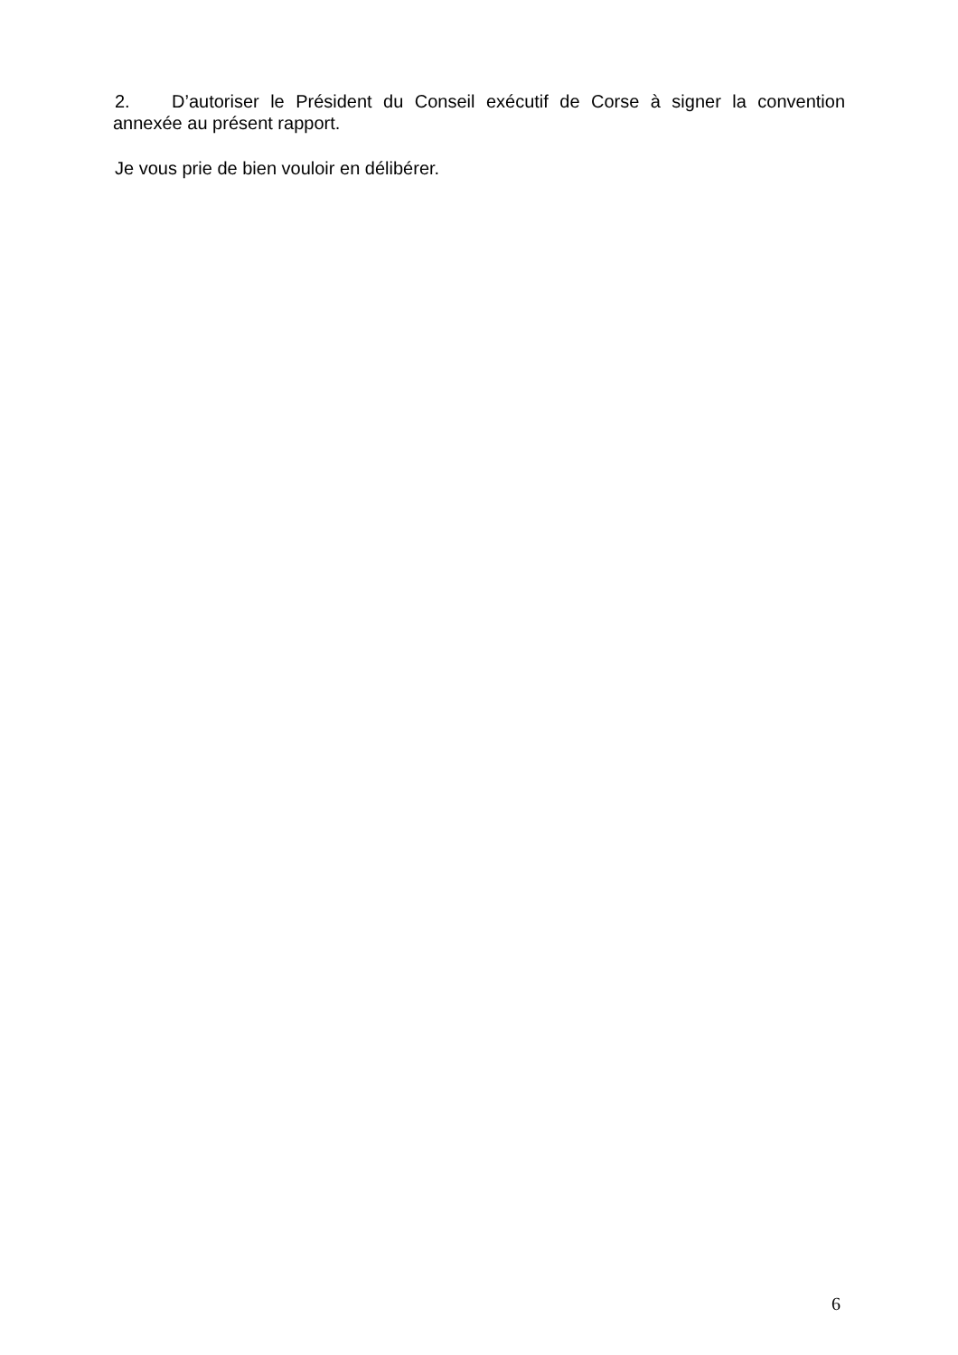2. D’autoriser le Président du Conseil exécutif de Corse à signer la convention annexée au présent rapport.
Je vous prie de bien vouloir en délibérer.
6